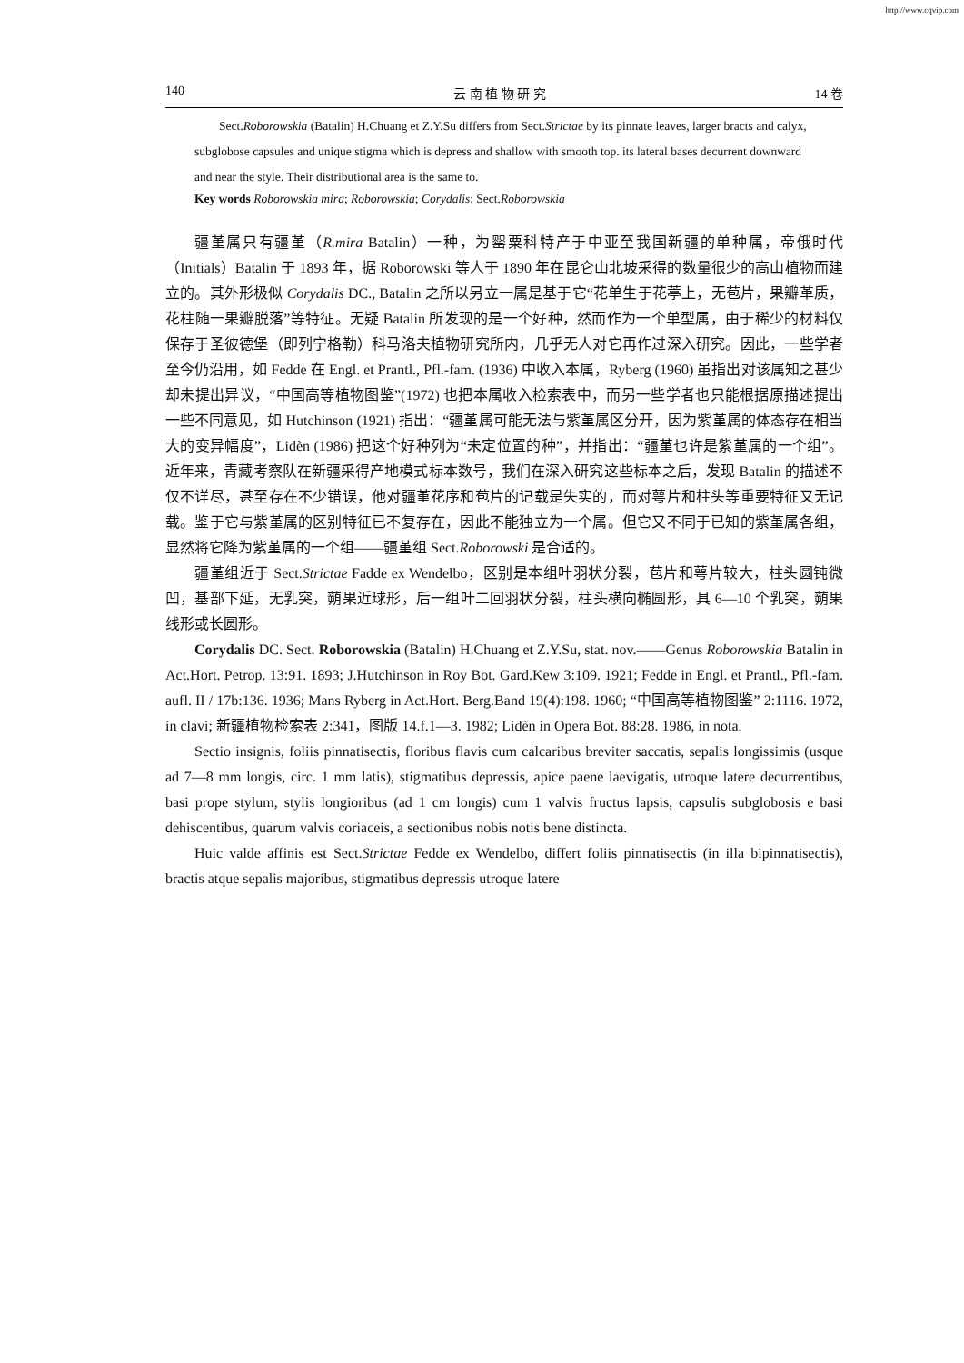http://www.cqvip.com
140 云 南 植 物 研 究 14 卷
Sect.Roborowskia (Batalin) H.Chuang et Z.Y.Su differs from Sect.Strictae by its pinnate leaves, larger bracts and calyx, subglobose capsules and unique stigma which is depress and shallow with smooth top. its lateral bases decurrent downward and near the style. Their distributional area is the same to.
Key words Roborowskia mira; Roborowskia; Corydalis; Sect.Roborowskia
疆堇属只有疆堇（R.mira Batalin）一种，为罂粟科特产于中亚至我国新疆的单种属，帝俄时代（Initials）Batalin 于 1893 年，据 Roborowski 等人于 1890 年在昆仑山北坡采得的数量很少的高山植物而建立的。其外形极似 Corydalis DC., Batalin 之所以另立一属是基于它“花单生于花葶上，无苞片，果瓣革质，花柱随一果瓣脱落”等特征。无疑 Batalin 所发现的是一个好种，然而作为一个单型属，由于稀少的材料仅保存于圣彼德堡（即列宁格勒）科马洛夫植物研究所内，几乎无人对它再作过深入研究。因此，一些学者至今仍沿用，如 Fedde 在 Engl. et Prantl., Pfl.-fam. (1936) 中收入本属，Ryberg (1960) 虽指出对该属知之甚少却未提出异议，“中国高等植物图鉴”(1972) 也把本属收入检索表中，而另一些学者也只能根据原描述提出一些不同意见，如 Hutchinson (1921) 指出：“疆堇属可能无法与紫堇属区分开，因为紫堇属的体态存在相当大的变异幅度”，Lidèn (1986) 把这个好种列为“未定位置的种”，并指出：“疆堇也许是紫堇属的一个组”。近年来，青藏考察队在新疆采得产地模式标本数号，我们在深入研究这些标本之后，发现 Batalin 的描述不仅不详尽，甚至存在不少错误，他对疆堇花序和苞片的记载是失实的，而对萼片和柱头等重要特征又无记载。鉴于它与紫堇属的区别特征已不复存在，因此不能独立为一个属。但它又不同于已知的紫堇属各组，显然将它降为紫堇属的一个组——疆堇组 Sect.Roborowski 是合适的。
疆堇组近于 Sect.Strictae Fadde ex Wendelbo，区别是本组叶羽状分裂，苞片和萼片较大，柱头圆钝微凹，基部下延，无乳突，蒴果近球形，后一组叶二回羽状分裂，柱头横向椭圆形，具 6—10 个乳突，蒴果线形或长圆形。
Corydalis DC. Sect. Roborowskia (Batalin) H.Chuang et Z.Y.Su, stat. nov.——Genus Roborowskia Batalin in Act.Hort. Petrop. 13:91. 1893; J.Hutchinson in Roy Bot. Gard.Kew 3:109. 1921; Fedde in Engl. et Prantl., Pfl.-fam. aufl. II / 17b:136. 1936; Mans Ryberg in Act.Hort. Berg.Band 19(4):198. 1960; “中国高等植物图鉴” 2:1116. 1972, in clavi; 新疆植物检索表 2:341，图版 14.f.1—3. 1982; Lidèn in Opera Bot. 88:28. 1986, in nota.
Sectio insignis, foliis pinnatisectis, floribus flavis cum calcaribus breviter saccatis, sepalis longissimis (usque ad 7—8 mm longis, circ. 1 mm latis), stigmatibus depressis, apice paene laevigatis, utroque latere decurrentibus, basi prope stylum, stylis longioribus (ad 1 cm longis) cum 1 valvis fructus lapsis, capsulis subglobosis e basi dehiscentibus, quarum valvis coriaceis, a sectionibus nobis notis bene distincta.
Huic valde affinis est Sect.Strictae Fedde ex Wendelbo, differt foliis pinnatisectis (in illa bipinnatisectis), bractis atque sepalis majoribus, stigmatibus depressis utroque latere